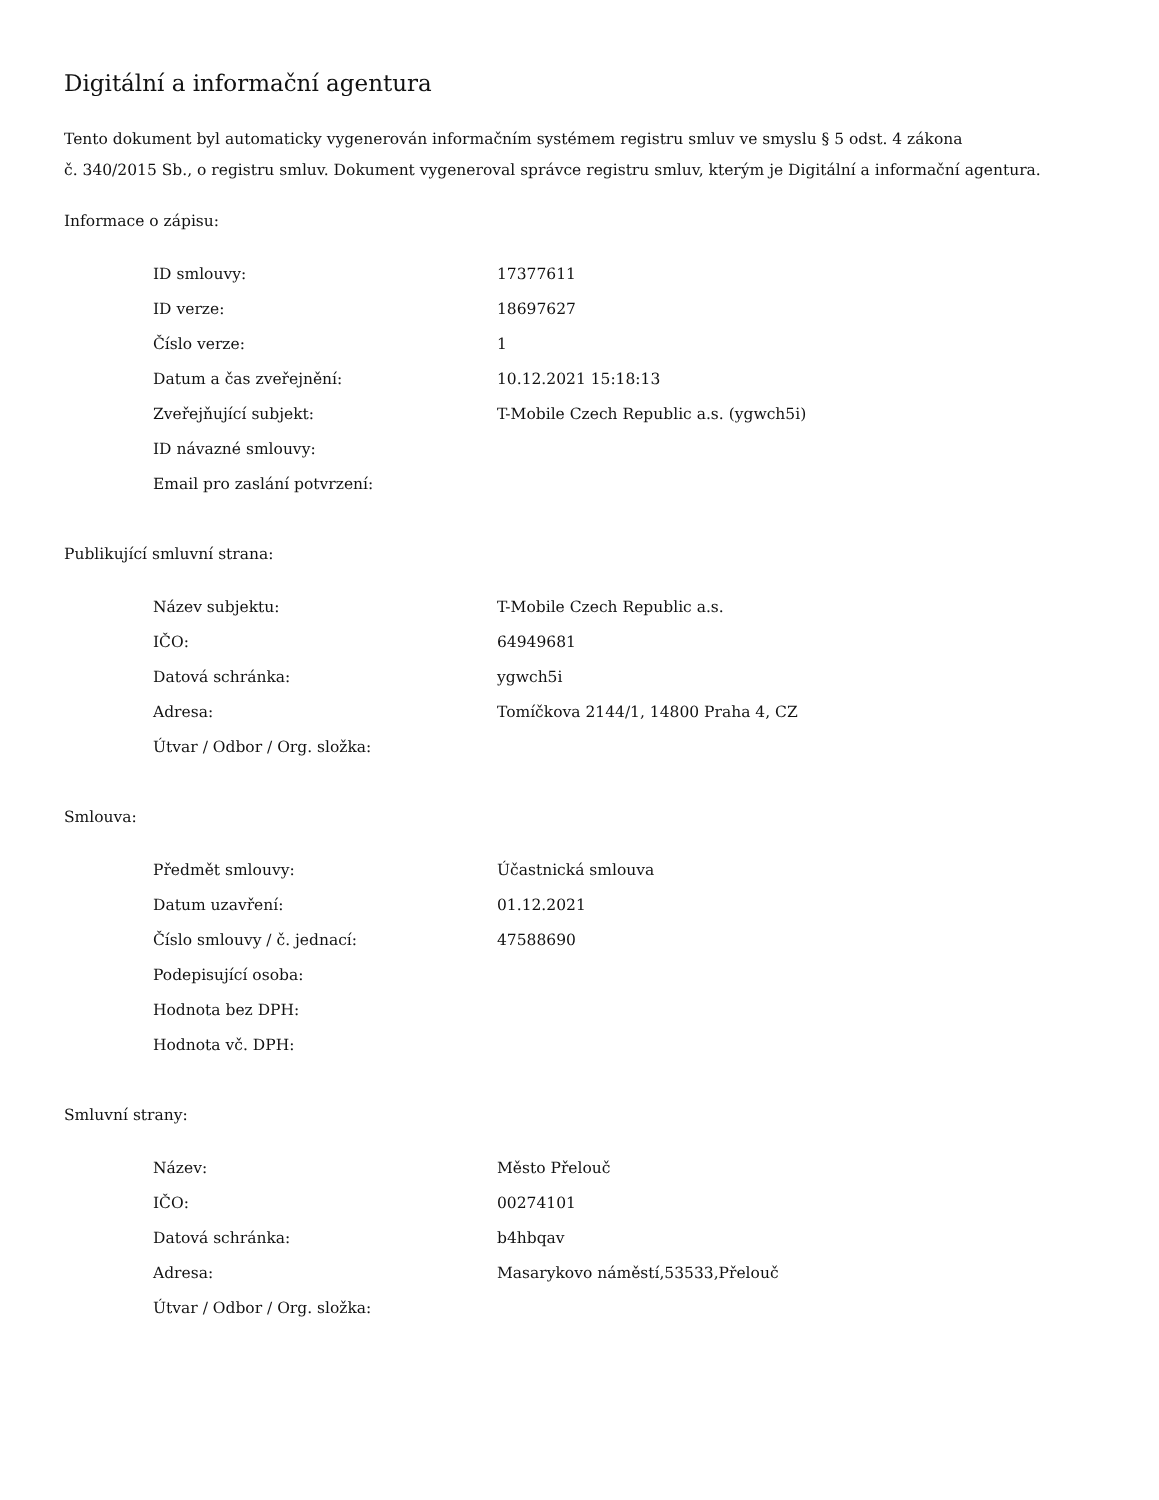Digitální a informační agentura
Tento dokument byl automaticky vygenerován informačním systémem registru smluv ve smyslu § 5 odst. 4 zákona
č. 340/2015 Sb., o registru smluv. Dokument vygeneroval správce registru smluv, kterým je Digitální a informační agentura.
Informace o zápisu:
| ID smlouvy: | 17377611 |
| ID verze: | 18697627 |
| Číslo verze: | 1 |
| Datum a čas zveřejnění: | 10.12.2021 15:18:13 |
| Zveřejňující subjekt: | T-Mobile Czech Republic a.s. (ygwch5i) |
| ID návazné smlouvy: | |
| Email pro zaslání potvrzení: | |
Publikující smluvní strana:
| Název subjektu: | T-Mobile Czech Republic a.s. |
| IČO: | 64949681 |
| Datová schránka: | ygwch5i |
| Adresa: | Tomíčkova 2144/1, 14800 Praha 4, CZ |
| Útvar / Odbor / Org. složka: | |
Smlouva:
| Předmět smlouvy: | Účastnická smlouva |
| Datum uzavření: | 01.12.2021 |
| Číslo smlouvy / č. jednací: | 47588690 |
| Podepisující osoba: | |
| Hodnota bez DPH: | |
| Hodnota vč. DPH: | |
Smluvní strany:
| Název: | Město Přelouč |
| IČO: | 00274101 |
| Datová schránka: | b4hbqav |
| Adresa: | Masarykovo náměstí,53533,Přelouč |
| Útvar / Odbor / Org. složka: | |